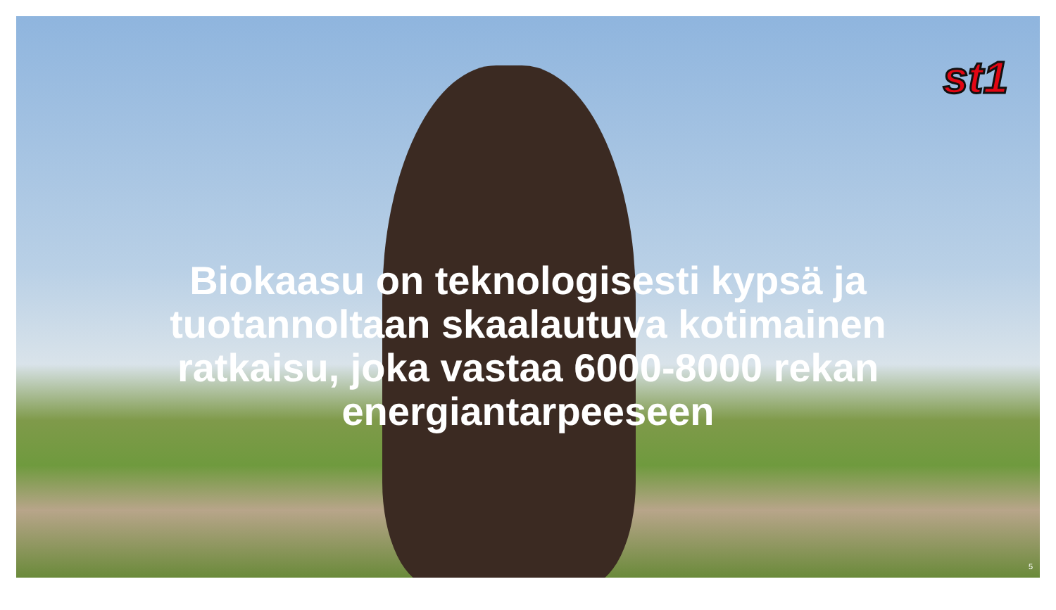st1
Biokaasu on teknologisesti kypsä ja tuotannoltaan skaalautuva kotimainen ratkaisu, joka vastaa 6000-8000 rekan energiantarpeeseen
5